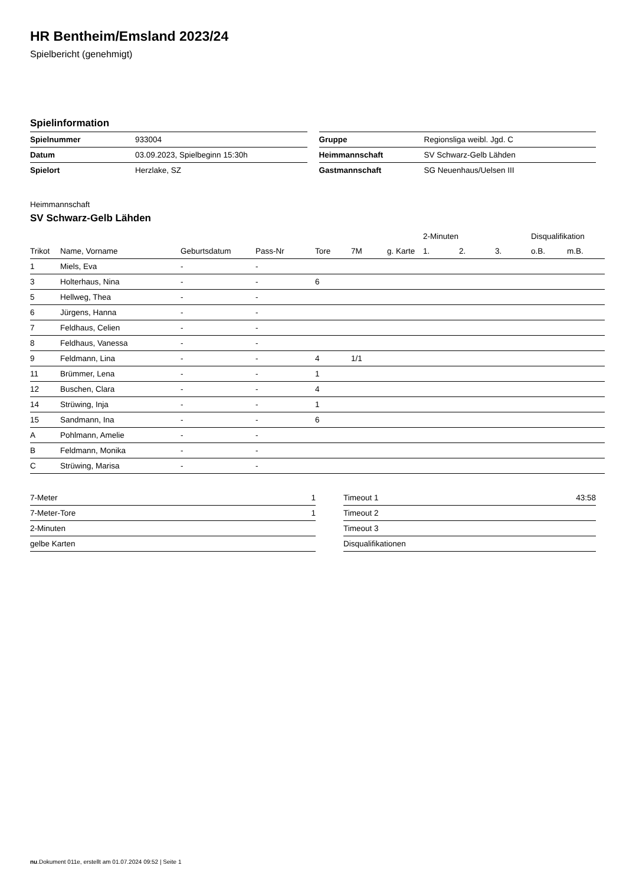HR Bentheim/Emsland 2023/24
Spielbericht (genehmigt)
Spielinformation
| Spielnummer | 933004 |
| Datum | 03.09.2023, Spielbeginn 15:30h |
| Spielort | Herzlake, SZ |
| Gruppe | Regionsliga weibl. Jgd. C |
| Heimmannschaft | SV Schwarz-Gelb Lähden |
| Gastmannschaft | SG Neuenhaus/Uelsen III |
Heimmannschaft
SV Schwarz-Gelb Lähden
| | | | | | | | 2-Minuten | | | Disqualifikation | |
| --- | --- | --- | --- | --- | --- | --- | --- | --- | --- | --- | --- |
| Trikot | Name, Vorname | Geburtsdatum | Pass-Nr | Tore | 7M | g. Karte | 1. | 2. | 3. | o.B. | m.B. |
| 1 | Miels, Eva | - | - | | | | | | | | |
| 3 | Holterhaus, Nina | - | - | 6 | | | | | | | |
| 5 | Hellweg, Thea | - | - | | | | | | | | |
| 6 | Jürgens, Hanna | - | - | | | | | | | | |
| 7 | Feldhaus, Celien | - | - | | | | | | | | |
| 8 | Feldhaus, Vanessa | - | - | | | | | | | | |
| 9 | Feldmann, Lina | - | - | 4 | 1/1 | | | | | | |
| 11 | Brümmer, Lena | - | - | 1 | | | | | | | |
| 12 | Buschen, Clara | - | - | 4 | | | | | | | |
| 14 | Strüwing, Inja | - | - | 1 | | | | | | | |
| 15 | Sandmann, Ina | - | - | 6 | | | | | | | |
| A | Pohlmann, Amelie | - | - | | | | | | | | |
| B | Feldmann, Monika | - | - | | | | | | | | |
| C | Strüwing, Marisa | - | - | | | | | | | | |
| 7-Meter | 1 |
| 7-Meter-Tore | 1 |
| 2-Minuten | |
| gelbe Karten | |
| Timeout 1 | 43:58 |
| Timeout 2 | |
| Timeout 3 | |
| Disqualifikationen | |
nu.Dokument 011e, erstellt am 01.07.2024 09:52 | Seite 1